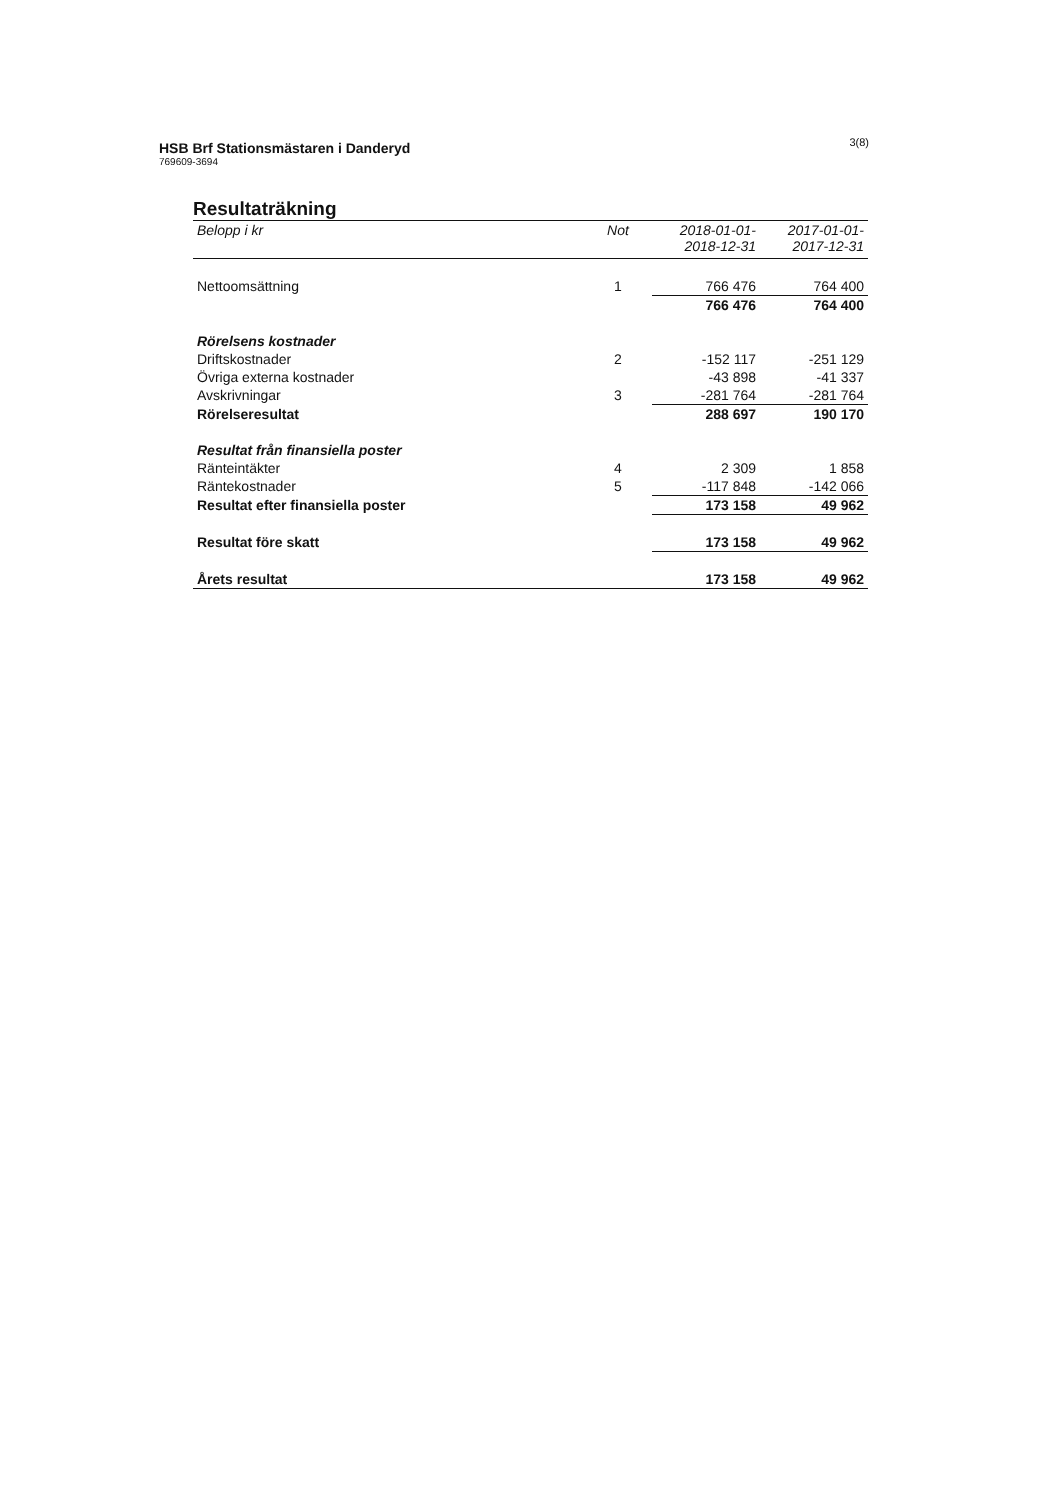HSB Brf Stationsmästaren i Danderyd
769609-3694
3(8)
Resultaträkning
| Belopp i kr | Not | 2018-01-01- 2018-12-31 | 2017-01-01- 2017-12-31 |
| --- | --- | --- | --- |
| Nettoomsättning | 1 | 766 476 | 764 400 |
| | | 766 476 | 764 400 |
| Rörelsens kostnader | | | |
| Driftskostnader | 2 | -152 117 | -251 129 |
| Övriga externa kostnader | | -43 898 | -41 337 |
| Avskrivningar | 3 | -281 764 | -281 764 |
| Rörelseresultat | | 288 697 | 190 170 |
| Resultat från finansiella poster | | | |
| Ränteintäkter | 4 | 2 309 | 1 858 |
| Räntekostnader | 5 | -117 848 | -142 066 |
| Resultat efter finansiella poster | | 173 158 | 49 962 |
| Resultat före skatt | | 173 158 | 49 962 |
| Årets resultat | | 173 158 | 49 962 |